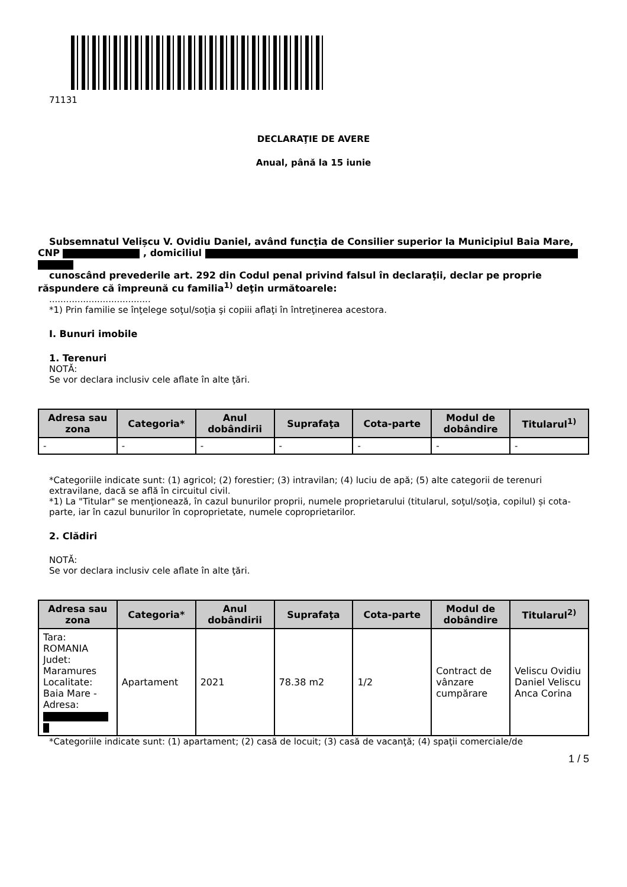71131
DECLARAŢIE DE AVERE
Anual, până la 15 iunie
Subsemnatul Velișcu V. Ovidiu Daniel, având funcţia de Consilier superior la Municipiul Baia Mare,
CNP , domiciliul
cunoscând prevederile art. 292 din Codul penal privind falsul în declaraţii, declar pe proprie
răspundere că împreună cu familia<sup>1)</sup> deţin următoarele:
....................................
*1) Prin familie se înţelege soţul/soţia şi copiii aflaţi în întreţinerea acestora.
I. Bunuri imobile
1. Terenuri
NOTĂ:
Se vor declara inclusiv cele aflate în alte ţări.
| Adresa sau zona | Categoria* | Anul dobândirii | Suprafaţa | Cota-parte | Modul de dobândire | Titularul<sup>1)</sup> |
| --- | --- | --- | --- | --- | --- | --- |
| - | - | - | - | - | - | - |
*Categoriile indicate sunt: (1) agricol; (2) forestier; (3) intravilan; (4) luciu de apă; (5) alte categorii de terenuri extravilane, dacă se află în circuitul civil.
*1) La "Titular" se menţionează, în cazul bunurilor proprii, numele proprietarului (titularul, soţul/soţia, copilul) și cota-parte, iar în cazul bunurilor în coproprietate, numele coproprietarilor.
2. Clădiri
NOTĂ:
Se vor declara inclusiv cele aflate în alte ţări.
| Adresa sau zona | Categoria* | Anul dobândirii | Suprafaţa | Cota-parte | Modul de dobândire | Titularul<sup>2)</sup> |
| --- | --- | --- | --- | --- | --- | --- |
| Tara: ROMANIA Judet: Maramures Localitate: Baia Mare - Adresa: | Apartament | 2021 | 78.38 m2 | 1/2 | Contract de vânzare cumpărare | Veliscu Ovidiu Daniel Veliscu Anca Corina |
*Categoriile indicate sunt: (1) apartament; (2) casă de locuit; (3) casă de vacanţă; (4) spaţii comerciale/de
1 / 5